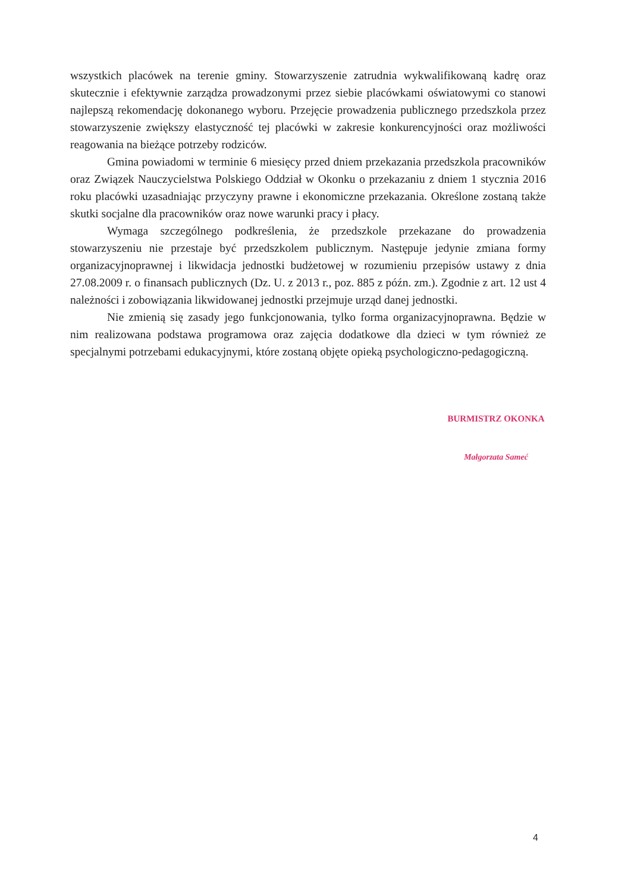wszystkich placówek na terenie gminy. Stowarzyszenie zatrudnia wykwalifikowaną kadrę oraz skutecznie i efektywnie zarządza prowadzonymi przez siebie placówkami oświatowymi co stanowi najlepszą rekomendację dokonanego wyboru. Przejęcie prowadzenia publicznego przedszkola przez stowarzyszenie zwiększy elastyczność tej placówki w zakresie konkurencyjności oraz możliwości reagowania na bieżące potrzeby rodziców.
Gmina powiadomi w terminie 6 miesięcy przed dniem przekazania przedszkola pracowników oraz Związek Nauczycielstwa Polskiego Oddział w Okonku o przekazaniu z dniem 1 stycznia 2016 roku placówki uzasadniając przyczyny prawne i ekonomiczne przekazania. Określone zostaną także skutki socjalne dla pracowników oraz nowe warunki pracy i płacy.
Wymaga szczególnego podkreślenia, że przedszkole przekazane do prowadzenia stowarzyszeniu nie przestaje być przedszkolem publicznym. Następuje jedynie zmiana formy organizacyjnoprawnej i likwidacja jednostki budżetowej w rozumieniu przepisów ustawy z dnia 27.08.2009 r. o finansach publicznych (Dz. U. z 2013 r., poz. 885 z późn. zm.). Zgodnie z art. 12 ust 4 należności i zobowiązania likwidowanej jednostki przejmuje urząd danej jednostki.
Nie zmienią się zasady jego funkcjonowania, tylko forma organizacyjnoprawna. Będzie w nim realizowana podstawa programowa oraz zajęcia dodatkowe dla dzieci w tym również ze specjalnymi potrzebami edukacyjnymi, które zostaną objęte opieką psychologiczno-pedagogiczną.
BURMISTRZ OKONKA
Małgorzata Sameć
4